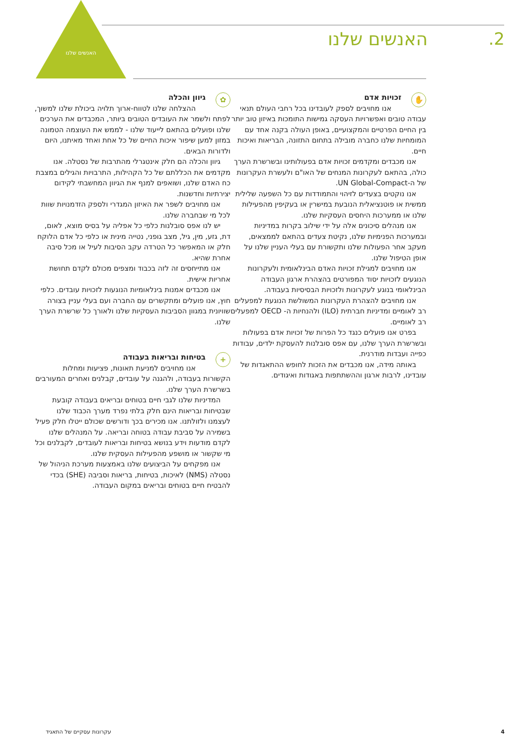האנשים שלנו
2. האנשים שלנו
✋ זכויות אדם
אנו מחויבים לספק לעובדינו בכל רחבי העולם תנאי עבודה טובים ואפשרויות העסקה גמישות התומכות באיזון טוב יותר בין החיים הפרטיים והמקצועיים, באופן העולה בקנה אחד עם המומחיות שלנו כחברה מובילה בתחום התזונה, הבריאות ואיכות חיים.
אנו מכבדים ומקדמים זכויות אדם בפעולותינו ובשרשרת הערך כולה, בהתאם לעקרונות המנחים של האו"ם ולעשרת העקרונות של ה-UN Global-Compact.
אנו נוקטים בצעדים לזיהוי והתמודדות עם כל השפעה שלילית ממשית או פוטנציאלית הנובעת במישרין או בעקיפין מהפעילות שלנו או ממערכות היחסים העסקיות שלנו.
אנו מנהלים סיכונים אלה על ידי שילוב בקרות במדיניות ובמערכות הפנימיות שלנו, נקיטת צעדים בהתאם לממצאים, מעקב אחר הפעולות שלנו ותקשורת עם בעלי העניין שלנו על אופן הטיפול שלנו.
אנו מחויבים למגילת זכויות האדם הבינלאומית ולעקרונות הנוגעים לזכויות יסוד המפורטים בהצהרת ארגון העבודה הבינלאומי בנוגע לעקרונות ולזכויות הבסיסיות בעבודה.
אנו מחויבים להצהרת העקרונות המשולשת הנוגעת למפעלים רב לאומיים ומדיניות חברתית (ILO) ולהנחיות ה- OECD למפעלים רב לאומיים.
בפרט אנו פועלים כנגד כל הפרות של זכויות אדם בפעולות ובשרשרת הערך שלנו, עם אפס סובלנות להעסקת ילדים, עבודות כפייה ועבדות מודרנית.
באותה מידה, אנו מכבדים את הזכות לחופש ההתאגדות של עובדינו, לרבות ארגון וההשתתפות באגודות ואיגודים.
✿ גיוון והכלה
ההצלחה שלנו לטווח-ארוך תלויה ביכולת שלנו למשוך, לפתח ולשמר את העובדים הטובים ביותר, המכבדים את הערכים שלנו ופועלים בהתאם לייעוד שלנו - לממש את העוצמה הטמונה במזון למען שיפור איכות החיים של כל אחת ואחד מאיתנו, היום ולדורות הבאים.
גיוון והכלה הם חלק אינטגרלי מהתרבות של נסטלה. אנו מקדמים את הכללתם של כל הקהילות, התרבויות והגילים במצבת כח האדם שלנו, ושואפים למנף את הגיוון המחשבתי לקידום יצירתיות וחדשנות.
אנו מחויבים לשפר את האיזון המגדרי ולספק הזדמנויות שוות לכל מי שבחברה שלנו.
יש לנו אפס סובלנות כלפי כל אפליה על בסיס מוצא, לאום, דת, גזע, מין, גיל, מצב גופני, נטייה מינית או כלפי כל אדם הלוקח חלק או המאפשר כל הטרדה עקב הסיבות לעיל או מכל סיבה אחרת שהיא.
אנו מתייחסים זה לזה בכבוד ומצפים מכולם לקדם תחושת אחריות אישית.
אנו מכבדים אמנות בינלאומיות הנוגעות לזכויות עובדים. כלפי חוץ, אנו פועלים ומתקשרים עם החברה ועם בעלי עניין בצורה שוויונית במגוון הסביבות העסקיות שלנו ולאורך כל שרשרת הערך שלנו.
+ בטיחות ובריאות בעבודה
אנו מחויבים למניעת תאונות, פציעות ומחלות הקשורות בעבודה, ולהגנה על עובדים, קבלנים ואחרים המעורבים בשרשרת הערך שלנו.
המדיניות שלנו לגבי חיים בטוחים ובריאים בעבודה קובעת שבטיחות ובריאות הינם חלק בלתי נפרד מערך הכבוד שלנו לעצמנו ולזולתנו. אנו מכירים בכך ודורשים שכולם ייטלו חלק פעיל בשמירה על סביבת עבודה בטוחה ובריאה. על המנהלים שלנו לקדם מודעות וידע בנושא בטיחות ובריאות לעובדים, לקבלנים וכל מי שקשור או מושפע מהפעילות העסקית שלנו.
אנו מפקחים על הביצועים שלנו באמצעות מערכת הניהול של נסטלה (NMS) לאיכות, בטיחות, בריאות וסביבה (SHE) בכדי להבטיח חיים בטוחים ובריאים במקום העבודה.
4 עקרונות עסקיים של התאגיד